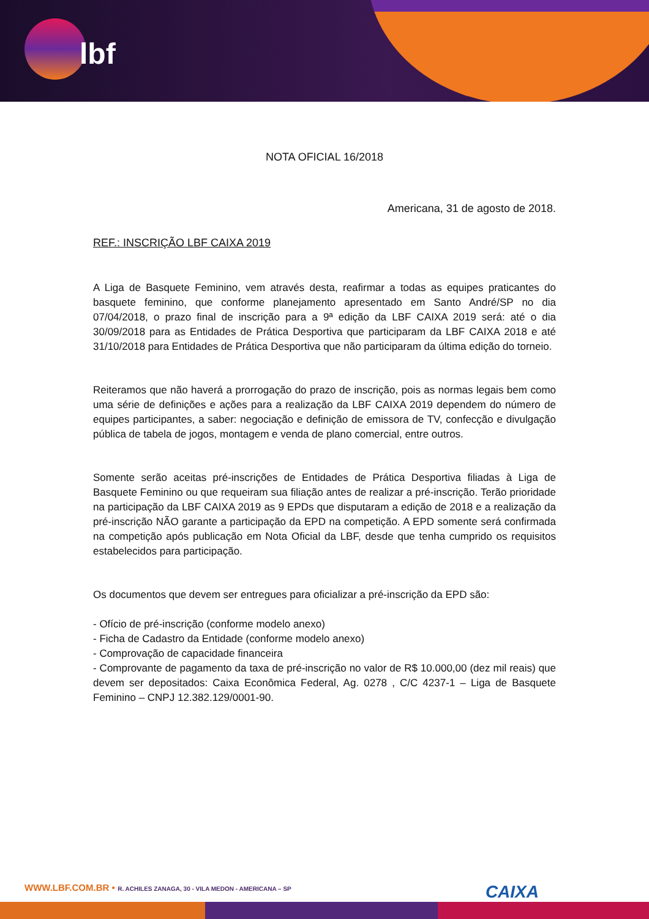lbf
NOTA OFICIAL 16/2018
Americana, 31 de agosto de 2018.
REF.: INSCRIÇÃO LBF CAIXA 2019
A Liga de Basquete Feminino, vem através desta, reafirmar a todas as equipes praticantes do basquete feminino, que conforme planejamento apresentado em Santo André/SP no dia 07/04/2018, o prazo final de inscrição para a 9ª edição da LBF CAIXA 2019 será: até o dia 30/09/2018 para as Entidades de Prática Desportiva que participaram da LBF CAIXA 2018 e até 31/10/2018 para Entidades de Prática Desportiva que não participaram da última edição do torneio.
Reiteramos que não haverá a prorrogação do prazo de inscrição, pois as normas legais bem como uma série de definições e ações para a realização da LBF CAIXA 2019 dependem do número de equipes participantes, a saber: negociação e definição de emissora de TV, confecção e divulgação pública de tabela de jogos, montagem e venda de plano comercial, entre outros.
Somente serão aceitas pré-inscrições de Entidades de Prática Desportiva filiadas à Liga de Basquete Feminino ou que requeiram sua filiação antes de realizar a pré-inscrição. Terão prioridade na participação da LBF CAIXA 2019 as 9 EPDs que disputaram a edição de 2018 e a realização da pré-inscrição NÃO garante a participação da EPD na competição. A EPD somente será confirmada na competição após publicação em Nota Oficial da LBF, desde que tenha cumprido os requisitos estabelecidos para participação.
Os documentos que devem ser entregues para oficializar a pré-inscrição da EPD são:
- Ofício de pré-inscrição (conforme modelo anexo)
- Ficha de Cadastro da Entidade (conforme modelo anexo)
- Comprovação de capacidade financeira
- Comprovante de pagamento da taxa de pré-inscrição no valor de R$ 10.000,00 (dez mil reais) que devem ser depositados: Caixa Econômica Federal, Ag. 0278 , C/C 4237-1 – Liga de Basquete Feminino – CNPJ 12.382.129/0001-90.
WWW.LBF.COM.BR • R. ACHILES ZANAGA, 30 - VILA MEDON - AMERICANA – SP
CAIXA